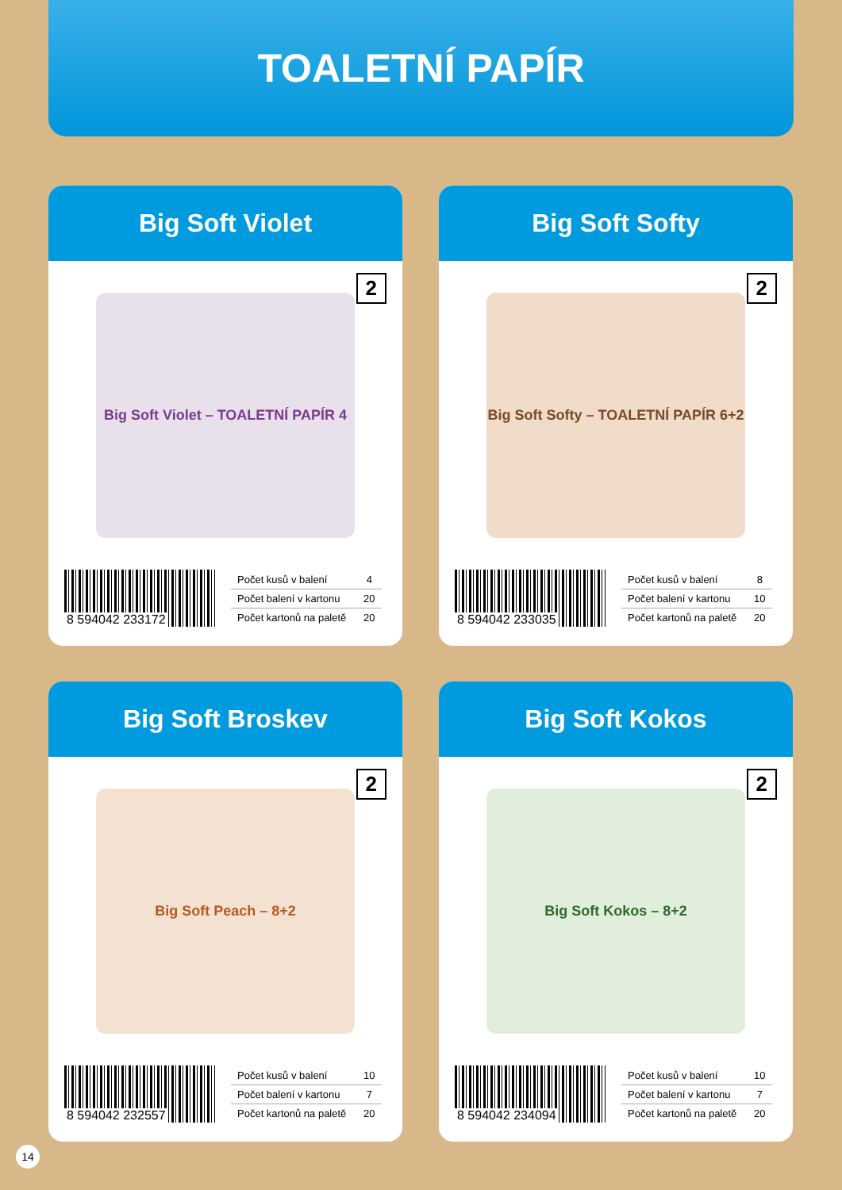TOALETNÍ PAPÍR
Big Soft Violet
Big Soft Violet – TOALETNÍ PAPÍR 4
2
8 594042 233172
| Počet kusů v balení | 4 |
| Počet balení v kartonu | 20 |
| Počet kartonů na paletě | 20 |
Big Soft Softy
Big Soft Softy – TOALETNÍ PAPÍR 6+2
2
8 594042 233035
| Počet kusů v balení | 8 |
| Počet balení v kartonu | 10 |
| Počet kartonů na paletě | 20 |
Big Soft Broskev
Big Soft Peach – 8+2
2
8 594042 232557
| Počet kusů v balení | 10 |
| Počet balení v kartonu | 7 |
| Počet kartonů na paletě | 20 |
Big Soft Kokos
Big Soft Kokos – 8+2
2
8 594042 234094
| Počet kusů v balení | 10 |
| Počet balení v kartonu | 7 |
| Počet kartonů na paletě | 20 |
14